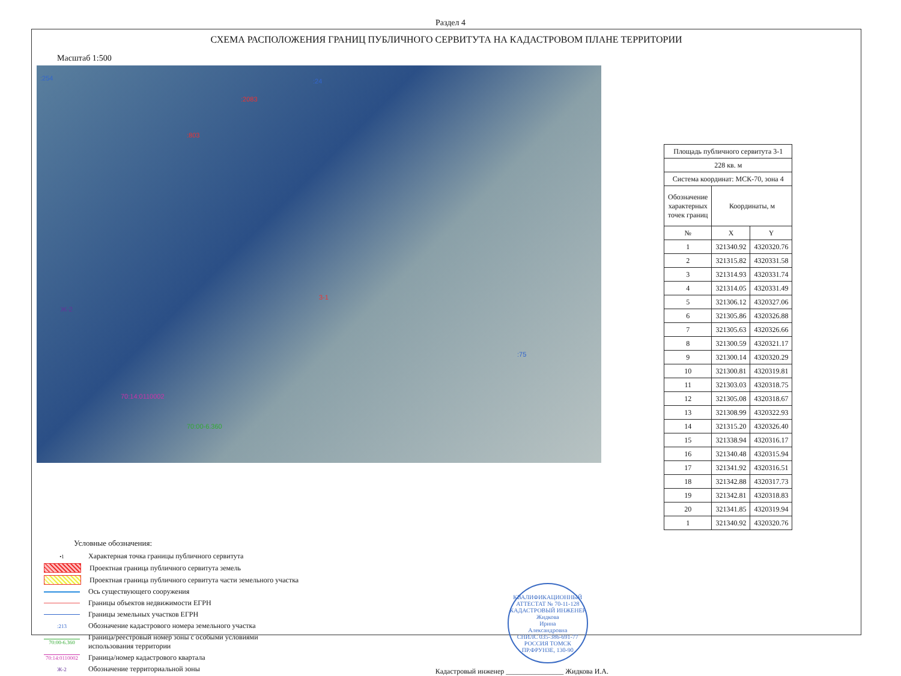Раздел 4
СХЕМА РАСПОЛОЖЕНИЯ ГРАНИЦ ПУБЛИЧНОГО СЕРВИТУТА НА КАДАСТРОВОМ ПЛАНЕ ТЕРРИТОРИИ
Масштаб 1:500
:254 :24
:2083
:803
Ж-2
3-1
70:14:0110002
70:00-6.360
:75
| Площадь публичного сервитута 3-1 | | |
| 228 кв. м | | |
| Система координат: МСК-70, зона 4 | | |
| Обозначение характерных точек границ | Координаты, м | |
| № | X | Y |
| 1 | 321340.92 | 4320320.76 |
| 2 | 321315.82 | 4320331.58 |
| 3 | 321314.93 | 4320331.74 |
| 4 | 321314.05 | 4320331.49 |
| 5 | 321306.12 | 4320327.06 |
| 6 | 321305.86 | 4320326.88 |
| 7 | 321305.63 | 4320326.66 |
| 8 | 321300.59 | 4320321.17 |
| 9 | 321300.14 | 4320320.29 |
| 10 | 321300.81 | 4320319.81 |
| 11 | 321303.03 | 4320318.75 |
| 12 | 321305.08 | 4320318.67 |
| 13 | 321308.99 | 4320322.93 |
| 14 | 321315.20 | 4320326.40 |
| 15 | 321338.94 | 4320316.17 |
| 16 | 321340.48 | 4320315.94 |
| 17 | 321341.92 | 4320316.51 |
| 18 | 321342.88 | 4320317.73 |
| 19 | 321342.81 | 4320318.83 |
| 20 | 321341.85 | 4320319.94 |
| 1 | 321340.92 | 4320320.76 |
Условные обозначения:
•1
Характерная точка границы публичного сервитута
Проектная граница публичного сервитута земель
Проектная граница публичного сервитута части земельного участка
Ось существующего сооружения
Границы объектов недвижимости ЕГРН
Границы земельных участков ЕГРН
:213
Обозначение кадастрового номера земельного участка
70:00-6.360
Граница/реестровый номер зоны с особыми условиями
использования территории
70:14:0110002
Граница/номер кадастрового квартала
Ж-2
Обозначение территориальной зоны
КВАЛИФИКАЦИОННЫЙ АТТЕСТАТ № 70-11-128
КАДАСТРОВЫЙ ИНЖЕНЕР
Жидкова
Ирина
Александровна
СНИЛС 035-386-691-77
РОССИЯ ТОМСК
ПР.ФРУНЗЕ, 130-90
Кадастровый инженер ________________ Жидкова И.А.